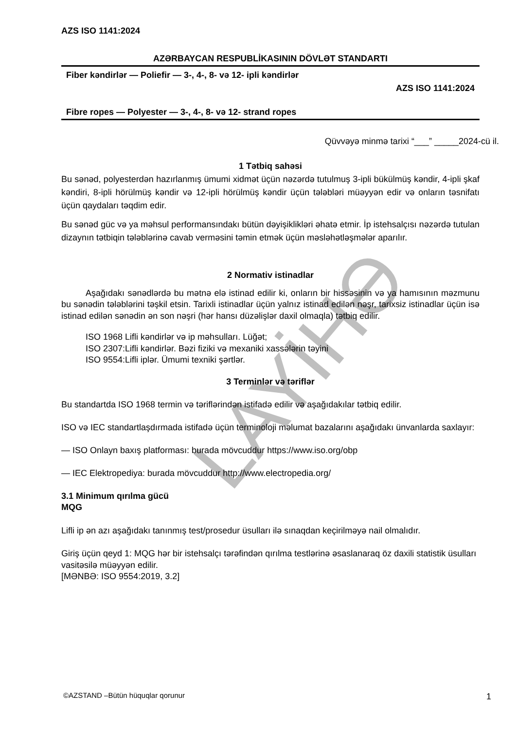LAYİHƏ
AZS ISO 1141:2024
AZƏRBAYCAN RESPUBLİKASININ DÖVLƏT STANDARTI
Fiber kəndirlər — Poliefir — 3-, 4-, 8- və 12- ipli kəndirlər
AZS ISO 1141:2024
Fibre ropes — Polyester — 3-, 4-, 8- və 12- strand ropes
Qüvvəyə minmə tarixi “___” _____2024-cü il.
1 Tətbiq sahəsi
Bu sənəd, polyesterdən hazırlanmış ümumi xidmət üçün nəzərdə tutulmuş 3-ipli bükülmüş kəndir, 4-ipli şkaf kəndiri, 8-ipli hörülmüş kəndir və 12-ipli hörülmüş kəndir üçün tələbləri müəyyən edir və onların təsnifatı üçün qaydaları təqdim edir.
Bu sənəd güc və ya məhsul performansındakı bütün dəyişiklikləri əhatə etmir. İp istehsalçısı nəzərdə tutulan dizaynın tətbiqin tələblərinə cavab verməsini təmin etmək üçün məsləhətləşmələr aparılır.
2 Normativ istinadlar
Aşağıdakı sənədlərdə bu mətnə elə istinad edilir ki, onların bir hissəsinin və ya hamısının məzmunu bu sənədin tələblərini təşkil etsin. Tarixli istinadlar üçün yalnız istinad edilən nəşr, tarixsiz istinadlar üçün isə istinad edilən sənədin ən son nəşri (hər hansı düzəlişlər daxil olmaqla) tətbiq edilir.
ISO 1968 Lifli kəndirlər və ip məhsulları. Lüğət;
ISO 2307:Lifli kəndirlər. Bəzi fiziki və mexaniki xassələrin təyini
ISO 9554:Lifli iplər. Ümumi texniki şərtlər.
3 Terminlər və təriflər
Bu standartda ISO 1968 termin və təriflərindən istifadə edilir və aşağıdakılar tətbiq edilir.
ISO və IEC standartlaşdırmada istifadə üçün terminoloji məlumat bazalarını aşağıdakı ünvanlarda saxlayır:
— ISO Onlayn baxış platforması: burada mövcuddur https://www.iso.org/obp
— IEC Elektropediya: burada mövcuddur http://www.electropedia.org/
3.1 Minimum qırılma gücü
MQG
Lifli ip ən azı aşağıdakı tanınmış test/prosedur üsulları ilə sınaqdan keçirilməyə nail olmalıdır.
Giriş üçün qeyd 1: MQG hər bir istehsalçı tərəfindən qırılma testlərinə əsaslanaraq öz daxili statistik üsulları vasitəsilə müəyyən edilir.
[MƏNBƏ: ISO 9554:2019, 3.2]
©AZSTAND –Bütün hüquqlar qorunur 1